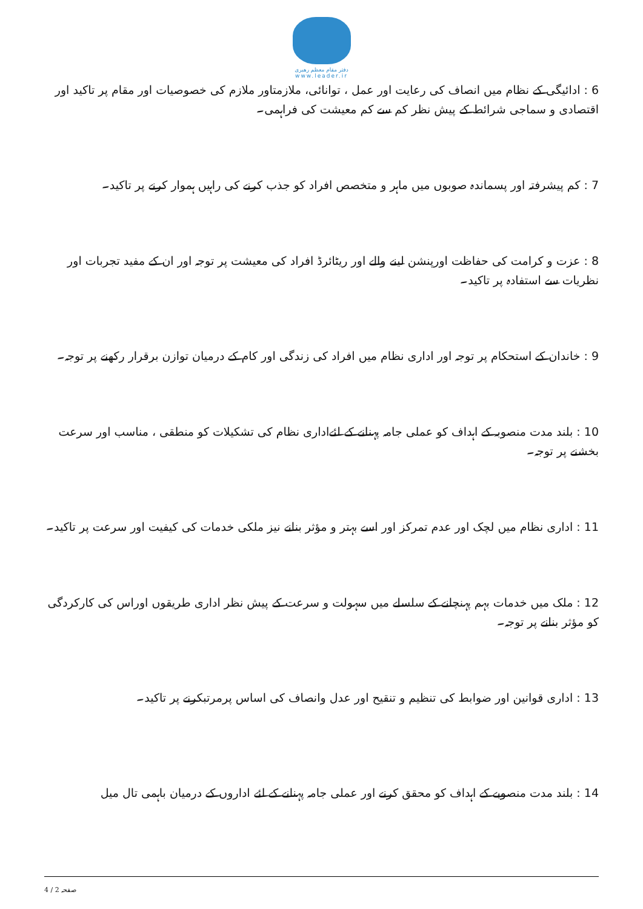دفتر مقام معظم رهبری
www.leader.ir
6 : ادائیگی کے نظام میں انصاف کی رعایت اور عمل ، توانائی، ملازمتاور ملازم کی خصوصیات اور مقام پر تاکید اور اقتصادی و سماجی شرائط کے پیش نظر کم سے کم معیشت کی فراہمی۔
7 : کم پیشرفتہ اور پسماندہ صوبوں میں ماہر و متخصص افراد کو جذب کرنے کی راہیں ہموار کرنے پر تاکید۔
8 : عزت و کرامت کی حفاظت اورپنشن لینے والے اور ریٹائرڈ افراد کی معیشت پر توجہ اور ان کے مفید تجربات اور نظریات سے استفادہ پر تاکید۔
9 : خاندان کے استحکام پر توجہ اور اداری نظام میں افراد کی زندگی اور کام کے درمیان توازن برقرار رکھنے پر توجہ۔
10 : بلند مدت منصوبہ کے اہداف کو عملی جامہ پہنانے کے لئےاداری نظام کی تشکیلات کو منطقی ، مناسب اور سرعت بخشنے پر توجہ۔
11 : اداری نظام میں لچک اور عدم تمرکز اور اسے بہتر و مؤثر بنانے نیز ملکی خدمات کی کیفیت اور سرعت پر تاکید۔
12 : ملک میں خدمات بہم پہنچانے کے سلسلے میں سہولت و سرعت کے پیش نظر اداری طریقوں اوراس کی کارکردگی کو مؤثر بنانے پر توجہ۔
13 : اداری قوانین اور ضوابط کی تنظیم و تنقیح اور عدل وانصاف کی اساس پرمرتبکرنے پر تاکید۔
14 : بلند مدت منصوبے کے اہداف کو محقق کرنے اور عملی جامہ پہنانے کے لئے اداروں کے درمیان باہمی تال میل
صفحہ 2 / 4